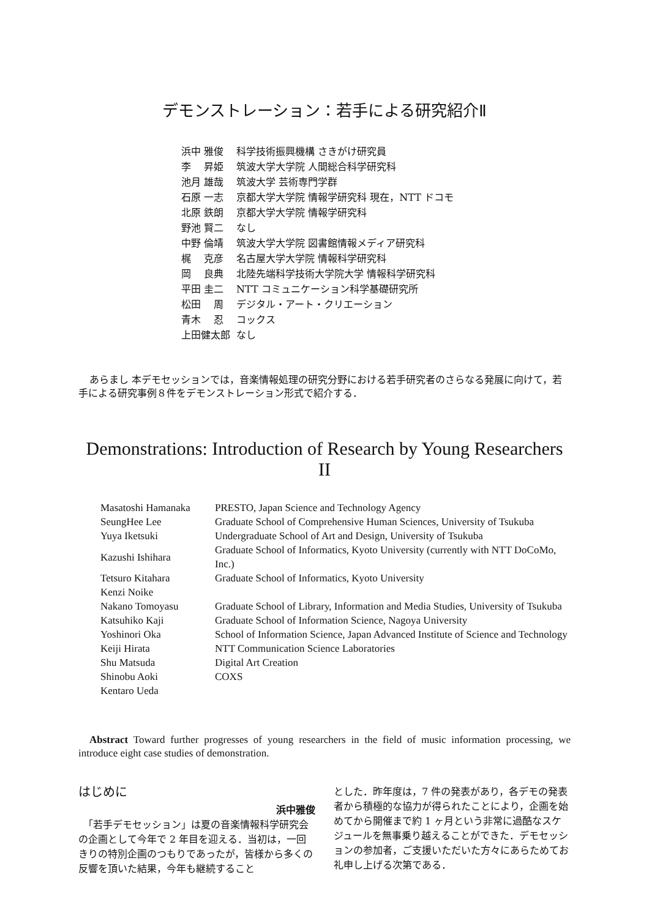デモンストレーション：若手による研究紹介Ⅱ
| 浜中 雅俊 | 科学技術振興機構 さきがけ研究員 |
| 李 昇姫 | 筑波大学大学院 人間総合科学研究科 |
| 池月 雄哉 | 筑波大学 芸術専門学群 |
| 石原 一志 | 京都大学大学院 情報学研究科 現在，NTT ドコモ |
| 北原 鉄朗 | 京都大学大学院 情報学研究科 |
| 野池 賢二 | なし |
| 中野 倫靖 | 筑波大学大学院 図書館情報メディア研究科 |
| 梶 克彦 | 名古屋大学大学院 情報科学研究科 |
| 岡 良典 | 北陸先端科学技術大学院大学 情報科学研究科 |
| 平田 圭二 | NTT コミュニケーション科学基礎研究所 |
| 松田 周 | デジタル・アート・クリエーション |
| 青木 忍 | コックス |
| 上田健太郎 | なし |
あらまし 本デモセッションでは，音楽情報処理の研究分野における若手研究者のさらなる発展に向けて，若手による研究事例８件をデモンストレーション形式で紹介する．
Demonstrations: Introduction of Research by Young Researchers II
| Masatoshi Hamanaka | PRESTO, Japan Science and Technology Agency |
| SeungHee Lee | Graduate School of Comprehensive Human Sciences, University of Tsukuba |
| Yuya Iketsuki | Undergraduate School of Art and Design, University of Tsukuba |
| Kazushi Ishihara | Graduate School of Informatics, Kyoto University (currently with NTT DoCoMo, Inc.) |
| Tetsuro Kitahara | Graduate School of Informatics, Kyoto University |
| Kenzi Noike | |
| Nakano Tomoyasu | Graduate School of Library, Information and Media Studies, University of Tsukuba |
| Katsuhiko Kaji | Graduate School of Information Science, Nagoya University |
| Yoshinori Oka | School of Information Science, Japan Advanced Institute of Science and Technology |
| Keiji Hirata | NTT Communication Science Laboratories |
| Shu Matsuda | Digital Art Creation |
| Shinobu Aoki | COXS |
| Kentaro Ueda | |
Abstract Toward further progresses of young researchers in the field of music information processing, we introduce eight case studies of demonstration.
はじめに
浜中雅俊
　「若手デモセッション」は夏の音楽情報科学研究会の企画として今年で 2 年目を迎える．当初は，一回きりの特別企画のつもりであったが，皆様から多くの反響を頂いた結果，今年も継続すること
とした．昨年度は，7 件の発表があり，各デモの発表者から積極的な協力が得られたことにより，企画を始めてから開催まで約 1 ヶ月という非常に過酷なスケジュールを無事乗り越えることができた．デモセッションの参加者，ご支援いただいた方々にあらためてお礼申し上げる次第である．